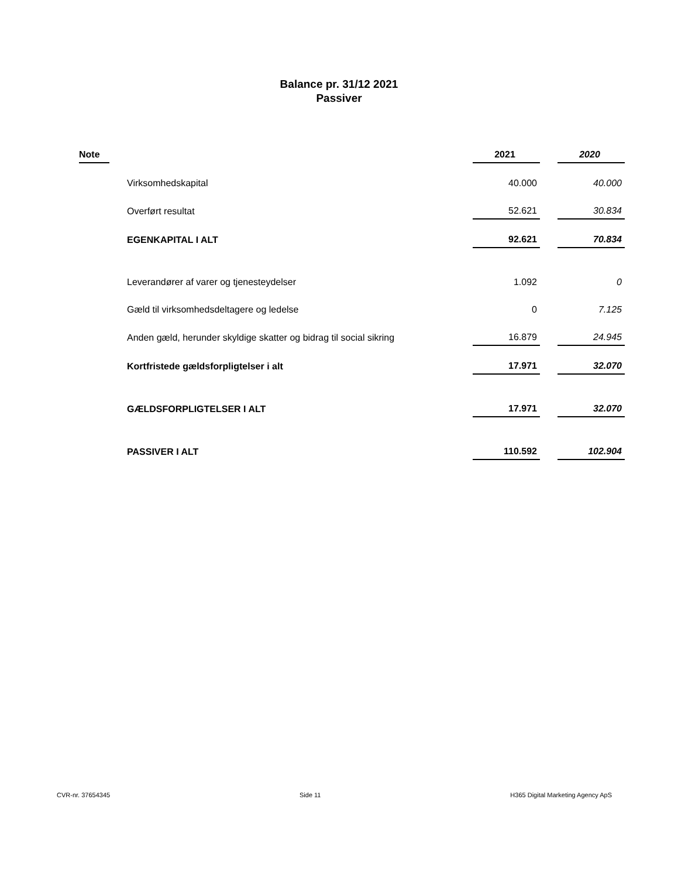Balance pr. 31/12 2021
Passiver
| Note | | 2021 | | 2020 |
| | Virksomhedskapital | 40.000 | | 40.000 |
| | Overført resultat | 52.621 | | 30.834 |
| | EGENKAPITAL I ALT | 92.621 | | 70.834 |
| | Leverandører af varer og tjenesteydelser | 1.092 | | 0 |
| | Gæld til virksomhedsdeltagere og ledelse | 0 | | 7.125 |
| | Anden gæld, herunder skyldige skatter og bidrag til social sikring | 16.879 | | 24.945 |
| | Kortfristede gældsforpligtelser i alt | 17.971 | | 32.070 |
| | GÆLDSFORPLIGTELSER I ALT | 17.971 | | 32.070 |
| | PASSIVER I ALT | 110.592 | | 102.904 |
CVR-nr. 37654345 Side 11 H365 Digital Marketing Agency ApS